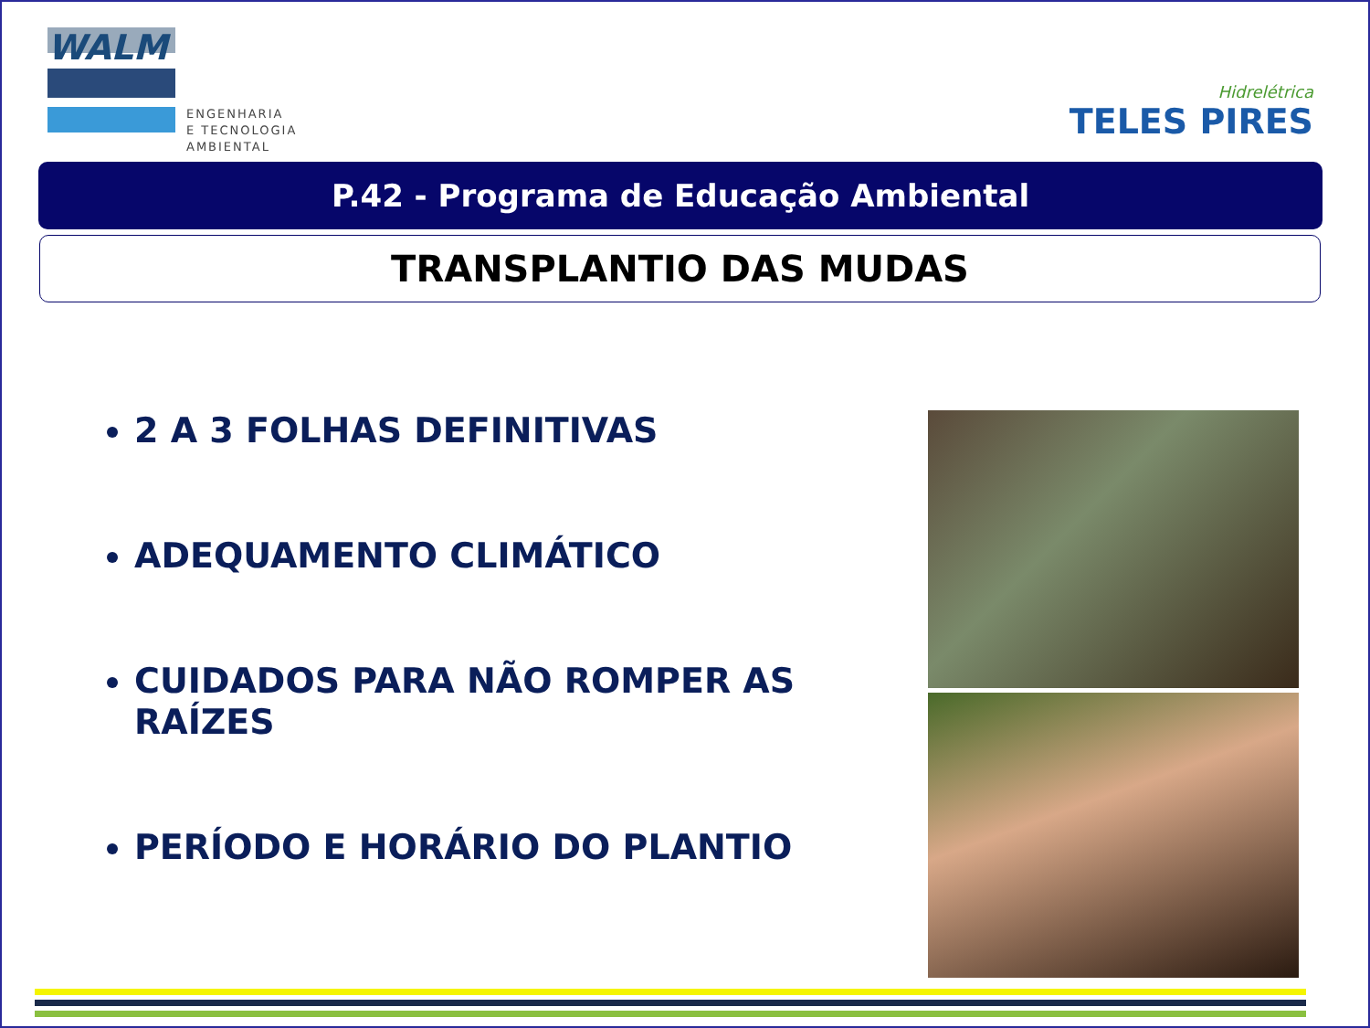WALM
ENGENHARIA
E TECNOLOGIA
AMBIENTAL
Hidrelétrica
TELES PIRES
P.42 - Programa de Educação Ambiental
TRANSPLANTIO DAS MUDAS
2 A 3 FOLHAS DEFINITIVAS
ADEQUAMENTO CLIMÁTICO
CUIDADOS PARA NÃO ROMPER AS RAÍZES
PERÍODO E HORÁRIO DO PLANTIO